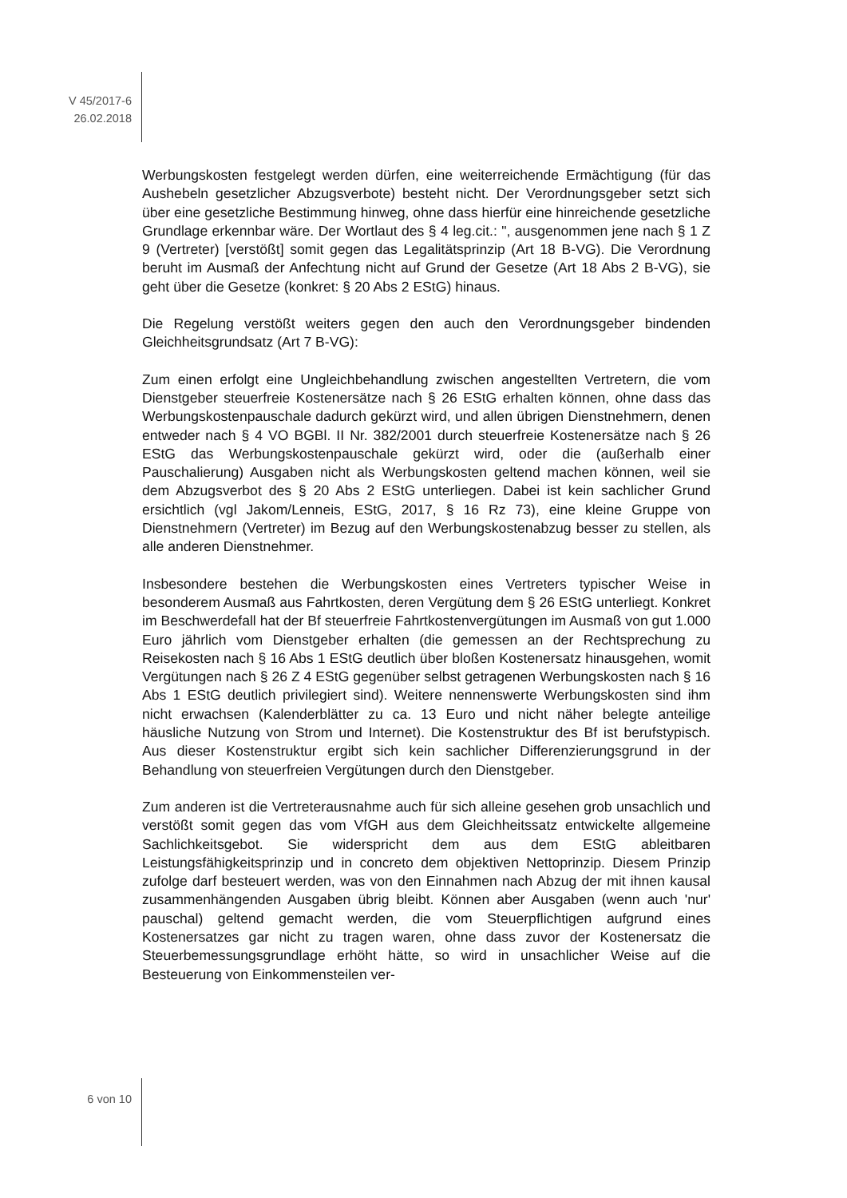V 45/2017-6
26.02.2018
Werbungskosten festgelegt werden dürfen, eine weiterreichende Ermächtigung (für das Aushebeln gesetzlicher Abzugsverbote) besteht nicht. Der Verordnungsgeber setzt sich über eine gesetzliche Bestimmung hinweg, ohne dass hierfür eine hinreichende gesetzliche Grundlage erkennbar wäre. Der Wortlaut des § 4 leg.cit.: ", ausgenommen jene nach § 1 Z 9 (Vertreter) [verstößt] somit gegen das Legalitätsprinzip (Art 18 B-VG). Die Verordnung beruht im Ausmaß der Anfechtung nicht auf Grund der Gesetze (Art 18 Abs 2 B-VG), sie geht über die Gesetze (konkret: § 20 Abs 2 EStG) hinaus.
Die Regelung verstößt weiters gegen den auch den Verordnungsgeber bindenden Gleichheitsgrundsatz (Art 7 B-VG):
Zum einen erfolgt eine Ungleichbehandlung zwischen angestellten Vertretern, die vom Dienstgeber steuerfreie Kostenersätze nach § 26 EStG erhalten können, ohne dass das Werbungskostenpauschale dadurch gekürzt wird, und allen übrigen Dienstnehmern, denen entweder nach § 4 VO BGBl. II Nr. 382/2001 durch steuerfreie Kostenersätze nach § 26 EStG das Werbungskostenpauschale gekürzt wird, oder die (außerhalb einer Pauschalierung) Ausgaben nicht als Werbungskosten geltend machen können, weil sie dem Abzugsverbot des § 20 Abs 2 EStG unterliegen. Dabei ist kein sachlicher Grund ersichtlich (vgl Jakom/Lenneis, EStG, 2017, § 16 Rz 73), eine kleine Gruppe von Dienstnehmern (Vertreter) im Bezug auf den Werbungskostenabzug besser zu stellen, als alle anderen Dienstnehmer.
Insbesondere bestehen die Werbungskosten eines Vertreters typischer Weise in besonderem Ausmaß aus Fahrtkosten, deren Vergütung dem § 26 EStG unterliegt. Konkret im Beschwerdefall hat der Bf steuerfreie Fahrtkostenvergütungen im Ausmaß von gut 1.000 Euro jährlich vom Dienstgeber erhalten (die gemessen an der Rechtsprechung zu Reisekosten nach § 16 Abs 1 EStG deutlich über bloßen Kostenersatz hinausgehen, womit Vergütungen nach § 26 Z 4 EStG gegenüber selbst getragenen Werbungskosten nach § 16 Abs 1 EStG deutlich privilegiert sind). Weitere nennenswerte Werbungskosten sind ihm nicht erwachsen (Kalenderblätter zu ca. 13 Euro und nicht näher belegte anteilige häusliche Nutzung von Strom und Internet). Die Kostenstruktur des Bf ist berufstypisch. Aus dieser Kostenstruktur ergibt sich kein sachlicher Differenzierungsgrund in der Behandlung von steuerfreien Vergütungen durch den Dienstgeber.
Zum anderen ist die Vertreterausnahme auch für sich alleine gesehen grob unsachlich und verstößt somit gegen das vom VfGH aus dem Gleichheitssatz entwickelte allgemeine Sachlichkeitsgebot. Sie widerspricht dem aus dem EStG ableitbaren Leistungsfähigkeitsprinzip und in concreto dem objektiven Nettoprinzip. Diesem Prinzip zufolge darf besteuert werden, was von den Einnahmen nach Abzug der mit ihnen kausal zusammenhängenden Ausgaben übrig bleibt. Können aber Ausgaben (wenn auch 'nur' pauschal) geltend gemacht werden, die vom Steuerpflichtigen aufgrund eines Kostenersatzes gar nicht zu tragen waren, ohne dass zuvor der Kostenersatz die Steuerbemessungsgrundlage erhöht hätte, so wird in unsachlicher Weise auf die Besteuerung von Einkommensteilen ver-
6 von 10